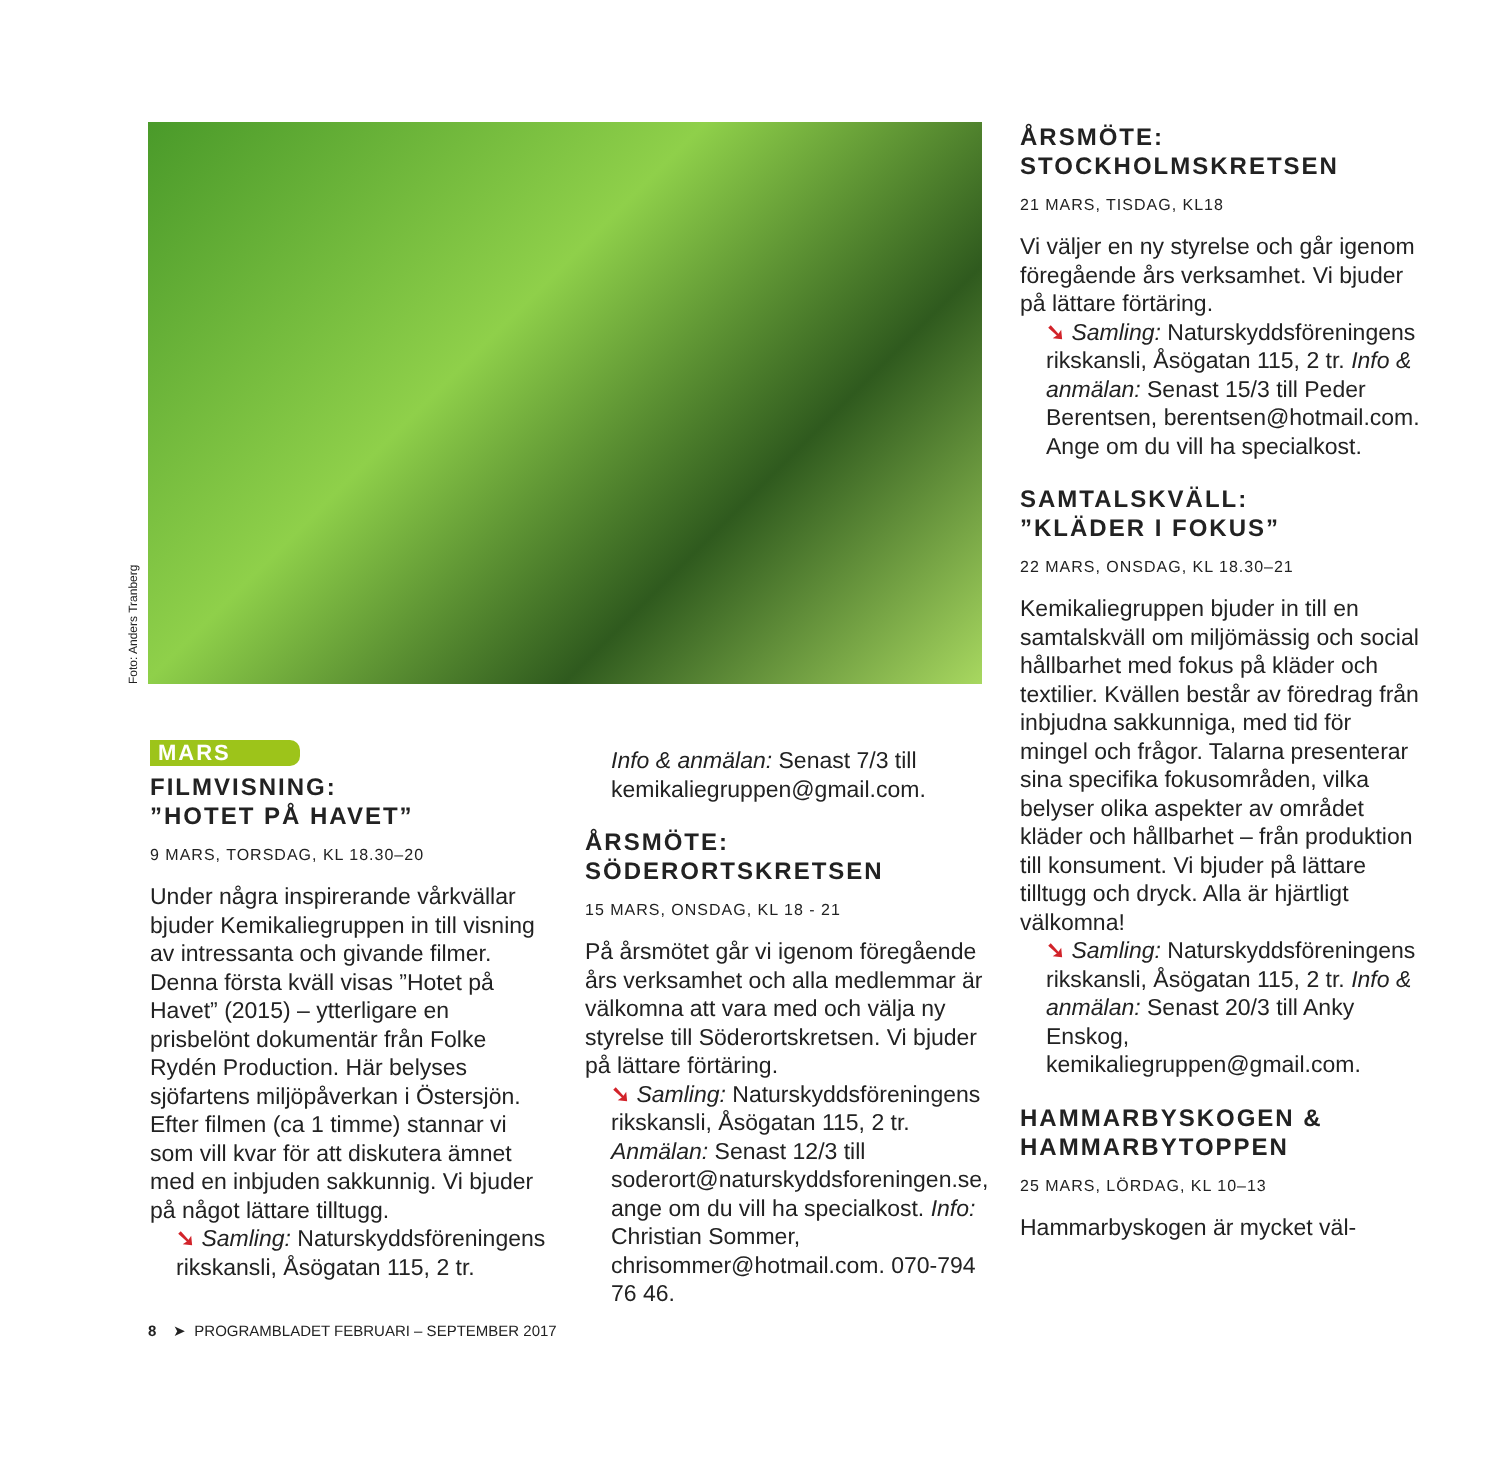Foto: Anders Tranberg
MARS
FILMVISNING:
”HOTET PÅ HAVET”
9 MARS, TORSDAG, KL 18.30–20
Under några inspirerande vårkvällar bjuder Kemikaliegruppen in till visning av intressanta och givande filmer. Denna första kväll visas ”Hotet på Havet” (2015) – ytterligare en prisbelönt dokumentär från Folke Rydén Production. Här belyses sjöfartens miljöpåverkan i Östersjön. Efter filmen (ca 1 timme) stannar vi som vill kvar för att diskutera ämnet med en inbjuden sakkunnig. Vi bjuder på något lättare tilltugg.
➘ Samling: Naturskyddsföreningens rikskansli, Åsögatan 115, 2 tr.
Info & anmälan: Senast 7/3 till kemikaliegruppen@gmail.com.
ÅRSMÖTE:
SÖDERORTSKRETSEN
15 MARS, ONSDAG, KL 18 - 21
På årsmötet går vi igenom föregående års verksamhet och alla medlemmar är välkomna att vara med och välja ny styrelse till Söderortskretsen. Vi bjuder på lättare förtäring.
➘ Samling: Naturskyddsföreningens rikskansli, Åsögatan 115, 2 tr. Anmälan: Senast 12/3 till soderort@naturskyddsforeningen.se, ange om du vill ha specialkost. Info: Christian Sommer, chrisommer@hotmail.com. 070-794 76 46.
ÅRSMÖTE:
STOCKHOLMSKRETSEN
21 MARS, TISDAG, KL18
Vi väljer en ny styrelse och går igenom föregående års verksamhet. Vi bjuder på lättare förtäring.
➘ Samling: Naturskyddsföreningens rikskansli, Åsögatan 115, 2 tr. Info & anmälan: Senast 15/3 till Peder Berentsen, berentsen@hotmail.com. Ange om du vill ha specialkost.
SAMTALSKVÄLL:
”KLÄDER I FOKUS”
22 MARS, ONSDAG, KL 18.30–21
Kemikaliegruppen bjuder in till en samtalskväll om miljömässig och social hållbarhet med fokus på kläder och textilier. Kvällen består av föredrag från inbjudna sakkunniga, med tid för mingel och frågor. Talarna presenterar sina specifika fokusområden, vilka belyser olika aspekter av området kläder och hållbarhet – från produktion till konsument. Vi bjuder på lättare tilltugg och dryck. Alla är hjärtligt välkomna!
➘ Samling: Naturskyddsföreningens rikskansli, Åsögatan 115, 2 tr. Info & anmälan: Senast 20/3 till Anky Enskog, kemikaliegruppen@gmail.com.
HAMMARBYSKOGEN &
HAMMARBYTOPPEN
25 MARS, LÖRDAG, KL 10–13
Hammarbyskogen är mycket väl-
8 ➤ PROGRAMBLADET FEBRUARI – SEPTEMBER 2017